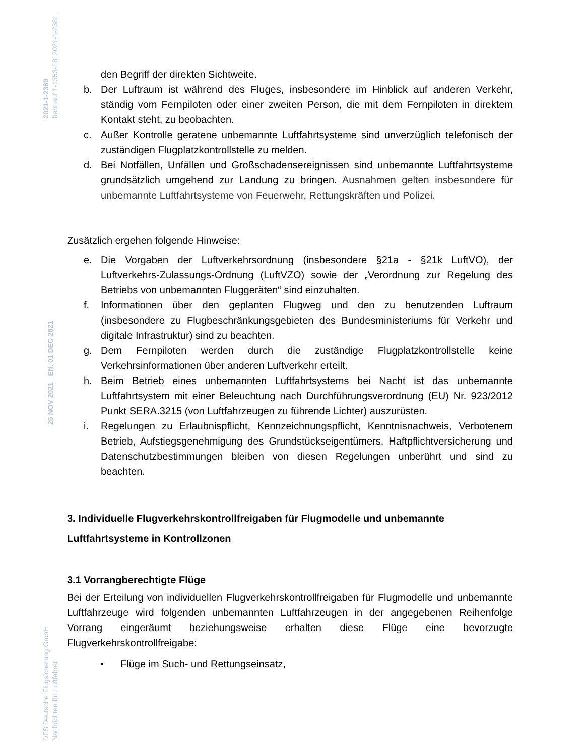2021-1-2389
hebt auf 1-1353-18, 2021-1-2381
25 NOV 2021 Eff. 01 DEC 2021
DFS Deutsche Flugsicherung GmbH
Nachrichten für Luftfahrer
den Begriff der direkten Sichtweite.
b. Der Luftraum ist während des Fluges, insbesondere im Hinblick auf anderen Verkehr, ständig vom Fernpiloten oder einer zweiten Person, die mit dem Fernpiloten in direktem Kontakt steht, zu beobachten.
c. Außer Kontrolle geratene unbemannte Luftfahrtsysteme sind unverzüglich telefonisch der zuständigen Flugplatzkontrollstelle zu melden.
d. Bei Notfällen, Unfällen und Großschadensereignissen sind unbemannte Luftfahrtsysteme grundsätzlich umgehend zur Landung zu bringen. Ausnahmen gelten insbesondere für unbemannte Luftfahrtsysteme von Feuerwehr, Rettungskräften und Polizei.
Zusätzlich ergehen folgende Hinweise:
e. Die Vorgaben der Luftverkehrsordnung (insbesondere §21a - §21k LuftVO), der Luftverkehrs-Zulassungs-Ordnung (LuftVZO) sowie der „Verordnung zur Regelung des Betriebs von unbemannten Fluggeräten“ sind einzuhalten.
f. Informationen über den geplanten Flugweg und den zu benutzenden Luftraum (insbesondere zu Flugbeschränkungsgebieten des Bundesministeriums für Verkehr und digitale Infrastruktur) sind zu beachten.
g. Dem Fernpiloten werden durch die zuständige Flugplatzkontrollstelle keine Verkehrsinformationen über anderen Luftverkehr erteilt.
h. Beim Betrieb eines unbemannten Luftfahrtsystems bei Nacht ist das unbemannte Luftfahrtsystem mit einer Beleuchtung nach Durchführungsverordnung (EU) Nr. 923/2012 Punkt SERA.3215 (von Luftfahrzeugen zu führende Lichter) auszurüsten.
i. Regelungen zu Erlaubnispflicht, Kennzeichnungspflicht, Kenntnisnachweis, Verbotenem Betrieb, Aufstiegsgenehmigung des Grundstückseigentümers, Haftpflichtversicherung und Datenschutzbestimmungen bleiben von diesen Regelungen unberührt und sind zu beachten.
3. Individuelle Flugverkehrskontrollfreigaben für Flugmodelle und unbemannte Luftfahrtsysteme in Kontrollzonen
3.1 Vorrangberechtigte Flüge
Bei der Erteilung von individuellen Flugverkehrskontrollfreigaben für Flugmodelle und unbemannte Luftfahrzeuge wird folgenden unbemannten Luftfahrzeugen in der angegebenen Reihenfolge Vorrang eingeräumt beziehungsweise erhalten diese Flüge eine bevorzugte Flugverkehrskontrollfreigabe:
• Flüge im Such- und Rettungseinsatz,